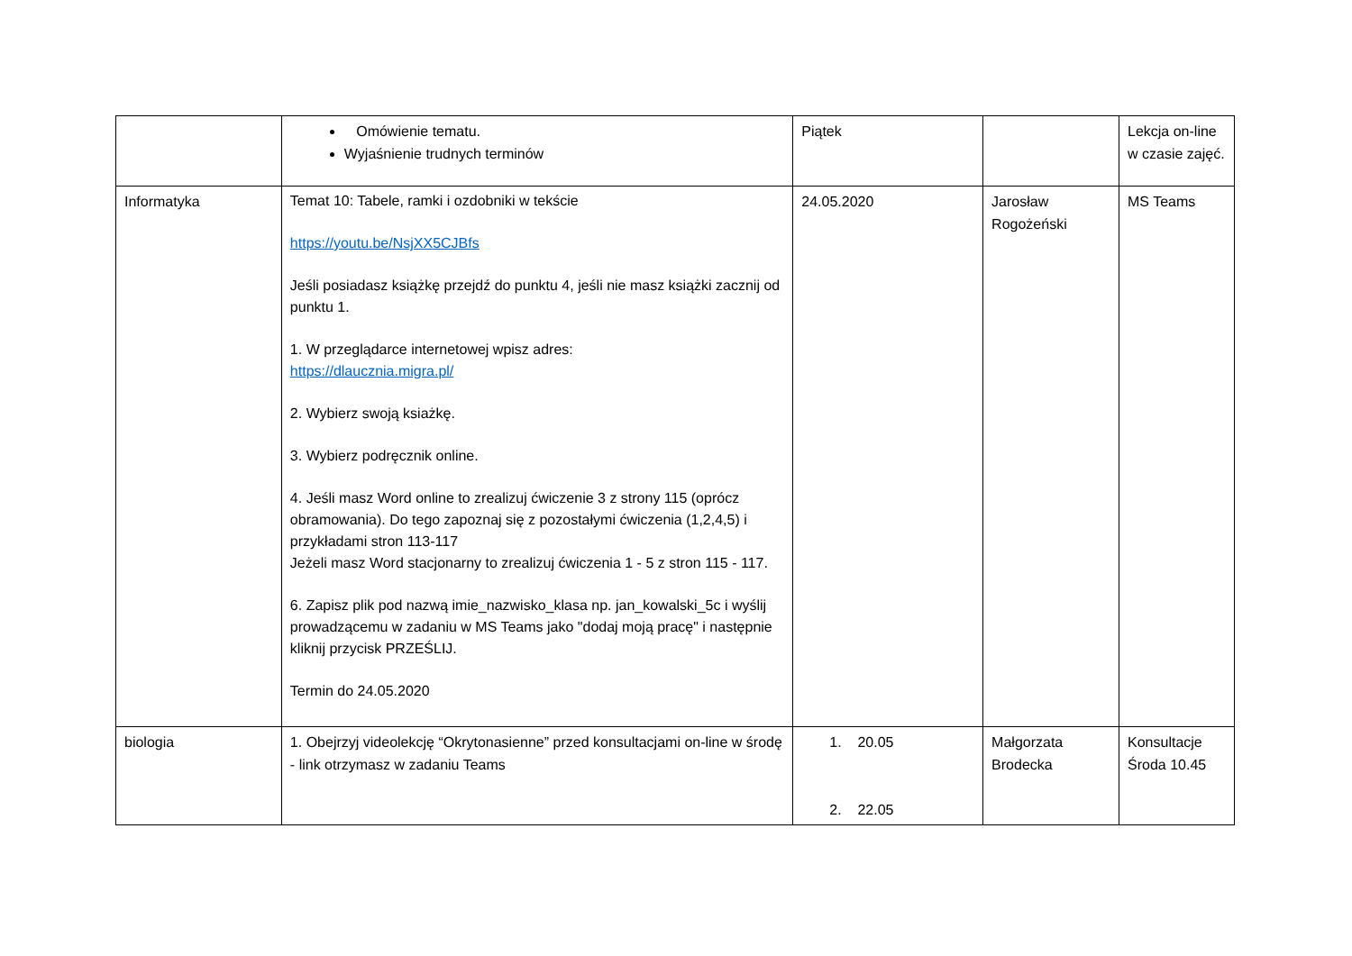| | Omówienie tematu. Wyjaśnienie trudnych terminów | Piątek | | Lekcja on-line w czasie zajęć. |
| Informatyka | Temat 10: Tabele, ramki i ozdobniki w tekście https://youtu.be/NsjXX5CJBfs Jeśli posiadasz książkę przejdź do punktu 4, jeśli nie masz książki zacznij od punktu 1. 1. W przeglądarce internetowej wpisz adres: https://dlaucznia.migra.pl/ 2. Wybierz swoją ksiażkę. 3. Wybierz podręcznik online. 4. Jeśli masz Word online to zrealizuj ćwiczenie 3 z strony 115 (oprócz obramowania). Do tego zapoznaj się z pozostałymi ćwiczenia (1,2,4,5) i przykładami stron 113-117 Jeżeli masz Word stacjonarny to zrealizuj ćwiczenia 1 - 5 z stron 115 - 117. 6. Zapisz plik pod nazwą imie_nazwisko_klasa np. jan_kowalski_5c i wyślij prowadzącemu w zadaniu w MS Teams jako "dodaj moją pracę" i następnie kliknij przycisk PRZEŚLIJ. Termin do 24.05.2020 | 24.05.2020 | Jarosław Rogożeński | MS Teams |
| biologia | 1. Obejrzyj videolekcję “Okrytonasienne” przed konsultacjami on-line w środę - link otrzymasz w zadaniu Teams | 1. 20.05 2. 22.05 | Małgorzata Brodecka | Konsultacje Środa 10.45 |